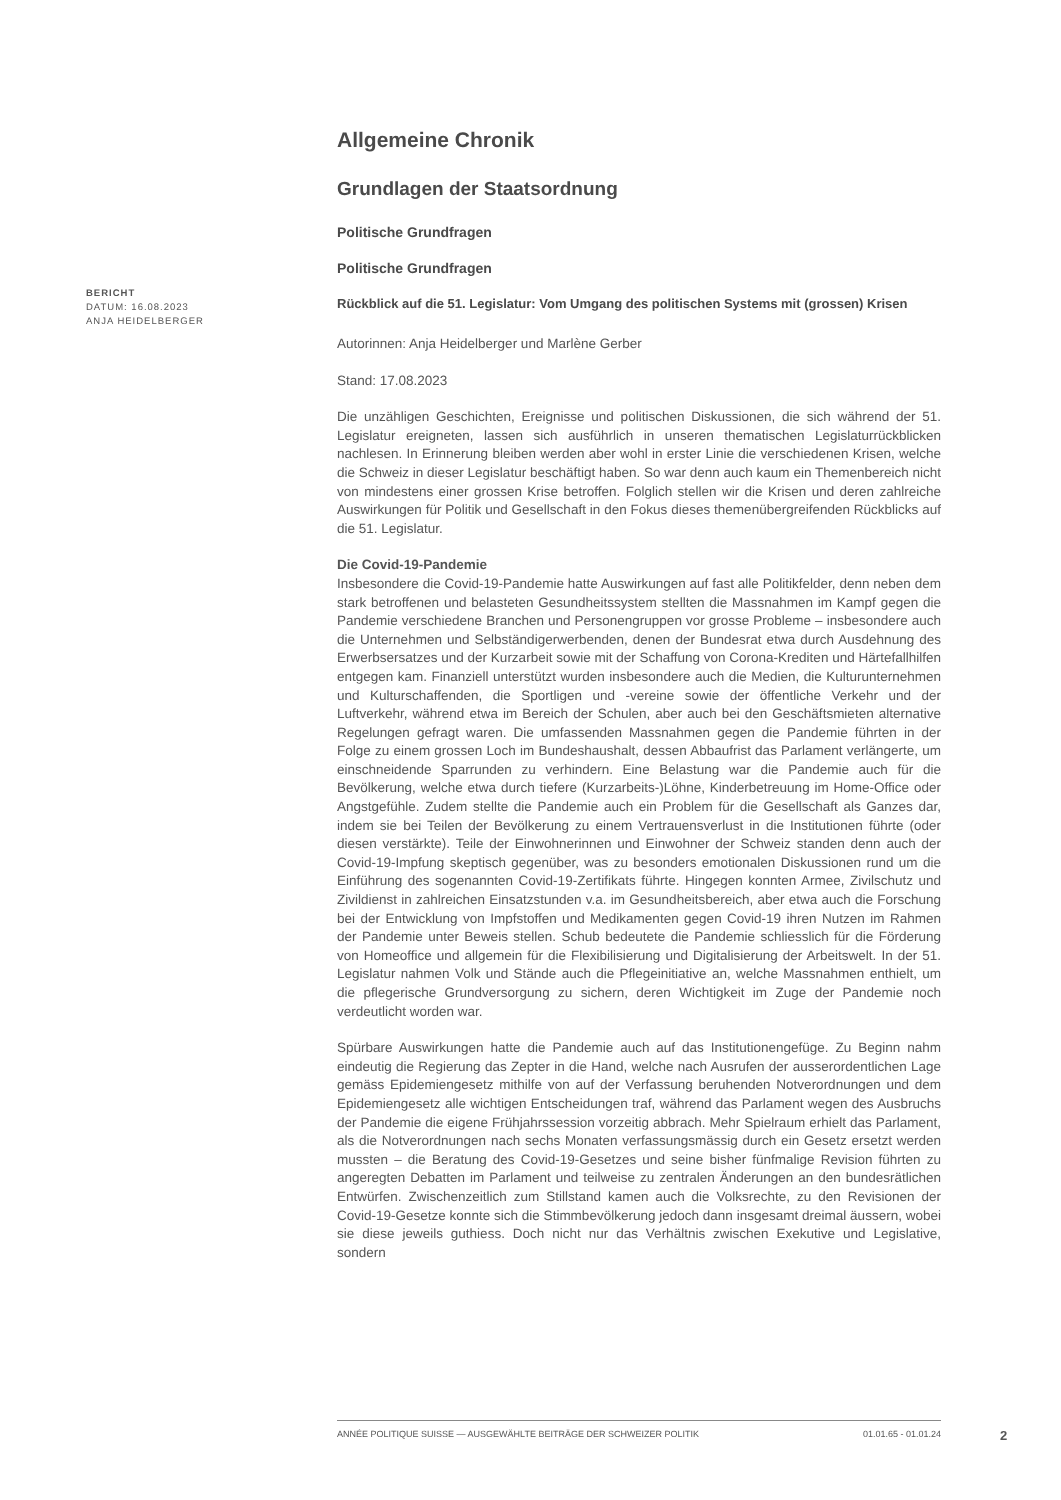BERICHT
DATUM: 16.08.2023
ANJA HEIDELBERGER
Allgemeine Chronik
Grundlagen der Staatsordnung
Politische Grundfragen
Politische Grundfragen
Rückblick auf die 51. Legislatur: Vom Umgang des politischen Systems mit (grossen) Krisen
Autorinnen: Anja Heidelberger und Marlène Gerber
Stand: 17.08.2023
Die unzähligen Geschichten, Ereignisse und politischen Diskussionen, die sich während der 51. Legislatur ereigneten, lassen sich ausführlich in unseren thematischen Legislaturrückblicken nachlesen. In Erinnerung bleiben werden aber wohl in erster Linie die verschiedenen Krisen, welche die Schweiz in dieser Legislatur beschäftigt haben. So war denn auch kaum ein Themenbereich nicht von mindestens einer grossen Krise betroffen. Folglich stellen wir die Krisen und deren zahlreiche Auswirkungen für Politik und Gesellschaft in den Fokus dieses themenübergreifenden Rückblicks auf die 51. Legislatur.
Die Covid-19-Pandemie
Insbesondere die Covid-19-Pandemie hatte Auswirkungen auf fast alle Politikfelder, denn neben dem stark betroffenen und belasteten Gesundheitssystem stellten die Massnahmen im Kampf gegen die Pandemie verschiedene Branchen und Personengruppen vor grosse Probleme – insbesondere auch die Unternehmen und Selbständigerwerbenden, denen der Bundesrat etwa durch Ausdehnung des Erwerbsersatzes und der Kurzarbeit sowie mit der Schaffung von Corona-Krediten und Härtefallhilfen entgegen kam. Finanziell unterstützt wurden insbesondere auch die Medien, die Kulturunternehmen und Kulturschaffenden, die Sportligen und -vereine sowie der öffentliche Verkehr und der Luftverkehr, während etwa im Bereich der Schulen, aber auch bei den Geschäftsmieten alternative Regelungen gefragt waren. Die umfassenden Massnahmen gegen die Pandemie führten in der Folge zu einem grossen Loch im Bundeshaushalt, dessen Abbaufrist das Parlament verlängerte, um einschneidende Sparrunden zu verhindern. Eine Belastung war die Pandemie auch für die Bevölkerung, welche etwa durch tiefere (Kurzarbeits-)Löhne, Kinderbetreuung im Home-Office oder Angstgefühle. Zudem stellte die Pandemie auch ein Problem für die Gesellschaft als Ganzes dar, indem sie bei Teilen der Bevölkerung zu einem Vertrauensverlust in die Institutionen führte (oder diesen verstärkte). Teile der Einwohnerinnen und Einwohner der Schweiz standen denn auch der Covid-19-Impfung skeptisch gegenüber, was zu besonders emotionalen Diskussionen rund um die Einführung des sogenannten Covid-19-Zertifikats führte. Hingegen konnten Armee, Zivilschutz und Zivildienst in zahlreichen Einsatzstunden v.a. im Gesundheitsbereich, aber etwa auch die Forschung bei der Entwicklung von Impfstoffen und Medikamenten gegen Covid-19 ihren Nutzen im Rahmen der Pandemie unter Beweis stellen. Schub bedeutete die Pandemie schliesslich für die Förderung von Homeoffice und allgemein für die Flexibilisierung und Digitalisierung der Arbeitswelt. In der 51. Legislatur nahmen Volk und Stände auch die Pflegeinitiative an, welche Massnahmen enthielt, um die pflegerische Grundversorgung zu sichern, deren Wichtigkeit im Zuge der Pandemie noch verdeutlicht worden war.
Spürbare Auswirkungen hatte die Pandemie auch auf das Institutionengefüge. Zu Beginn nahm eindeutig die Regierung das Zepter in die Hand, welche nach Ausrufen der ausserordentlichen Lage gemäss Epidemiengesetz mithilfe von auf der Verfassung beruhenden Notverordnungen und dem Epidemiengesetz alle wichtigen Entscheidungen traf, während das Parlament wegen des Ausbruchs der Pandemie die eigene Frühjahrssession vorzeitig abbrach. Mehr Spielraum erhielt das Parlament, als die Notverordnungen nach sechs Monaten verfassungsmässig durch ein Gesetz ersetzt werden mussten – die Beratung des Covid-19-Gesetzes und seine bisher fünfmalige Revision führten zu angeregten Debatten im Parlament und teilweise zu zentralen Änderungen an den bundesrätlichen Entwürfen. Zwischenzeitlich zum Stillstand kamen auch die Volksrechte, zu den Revisionen der Covid-19-Gesetze konnte sich die Stimmbevölkerung jedoch dann insgesamt dreimal äussern, wobei sie diese jeweils guthiess. Doch nicht nur das Verhältnis zwischen Exekutive und Legislative, sondern
ANNÉE POLITIQUE SUISSE — AUSGEWÄHLTE BEITRÄGE DER SCHWEIZER POLITIK 01.01.65 - 01.01.24
2